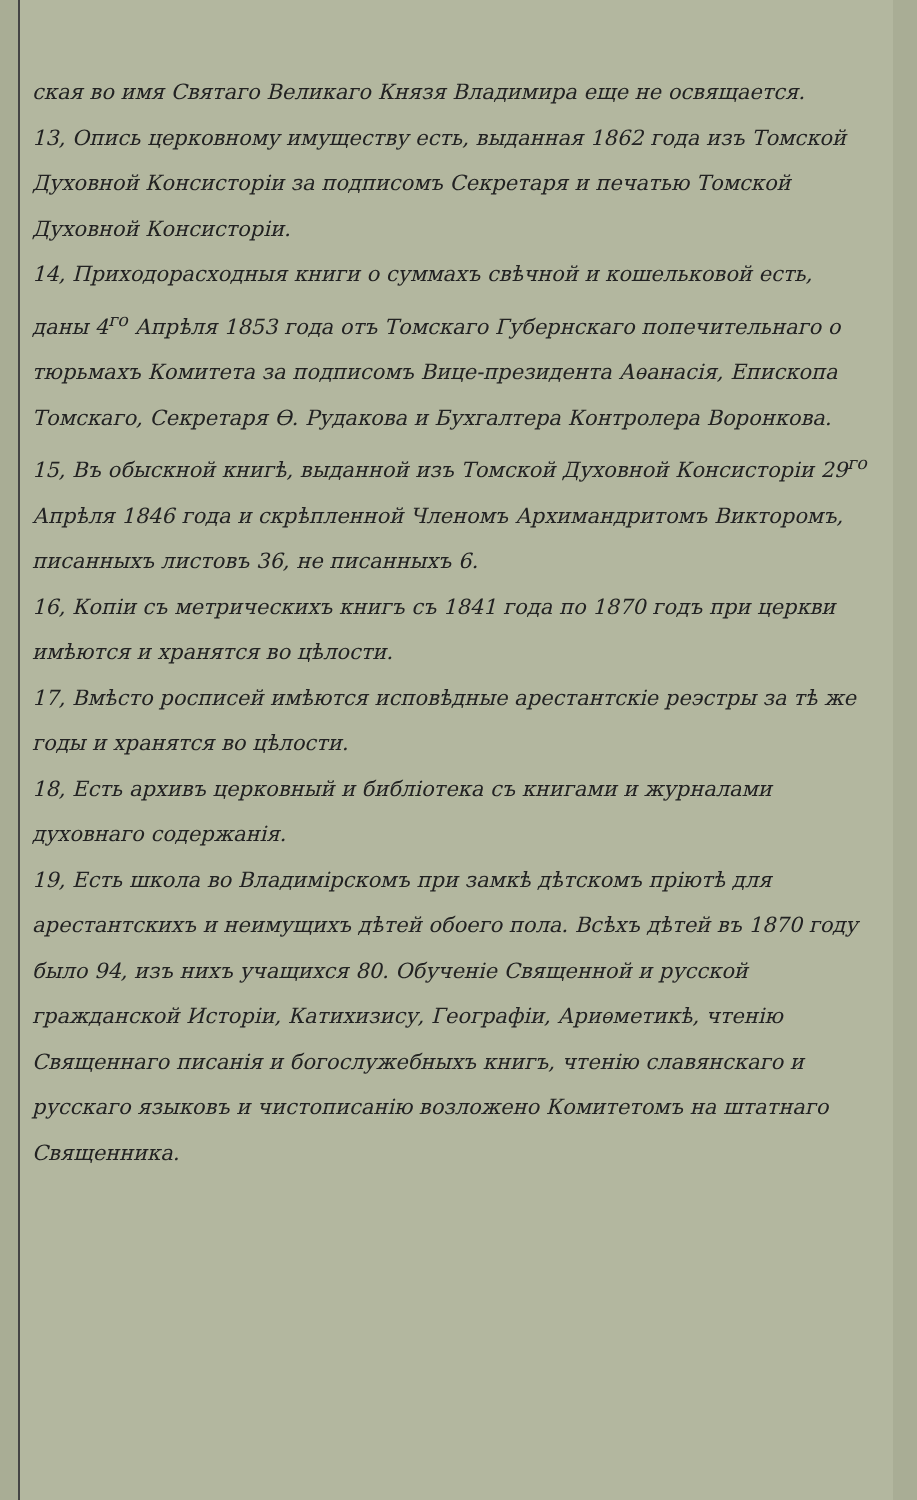ская во имя Святаго Великаго Князя Владимира еще не освящается.
13, Опись церковному имуществу есть, выданная 1862 года изъ Томской Духовной Консисторіи за подписомъ Секретаря и печатью Томской Духовной Консисторіи.
14, Приходорасходныя книги о суммахъ свѣчной и кошельковой есть, даны 4<sup>го</sup> Апрѣля 1853 года отъ Томскаго Губернскаго попечительнаго о тюрьмахъ Комитета за подписомъ Вице-президента Аѳанасія, Епископа Томскаго, Секретаря Ѳ. Рудакова и Бухгалтера Контролера Воронкова.
15, Въ обыскной книгѣ, выданной изъ Томской Духовной Консисторіи 29<sup>го</sup> Апрѣля 1846 года и скрѣпленной Членомъ Архимандритомъ Викторомъ, писанныхъ листовъ 36, не писанныхъ 6.
16, Копіи съ метрическихъ книгъ съ 1841 года по 1870 годъ при церкви имѣются и хранятся во цѣлости.
17, Вмѣсто росписей имѣются исповѣдные арестантскіе реэстры за тѣ же годы и хранятся во цѣлости.
18, Есть архивъ церковный и библіотека съ книгами и журналами духовнаго содержанія.
19, Есть школа во Владимірскомъ при замкѣ дѣтскомъ пріютѣ для арестантскихъ и неимущихъ дѣтей обоего пола. Всѣхъ дѣтей въ 1870 году было 94, изъ нихъ учащихся 80. Обученіе Священной и русской гражданской Исторіи, Катихизису, Географіи, Ариѳметикѣ, чтенію Священнаго писанія и богослужебныхъ книгъ, чтенію славянскаго и русскаго языковъ и чистописанію возложено Комитетомъ на штатнаго Священника.